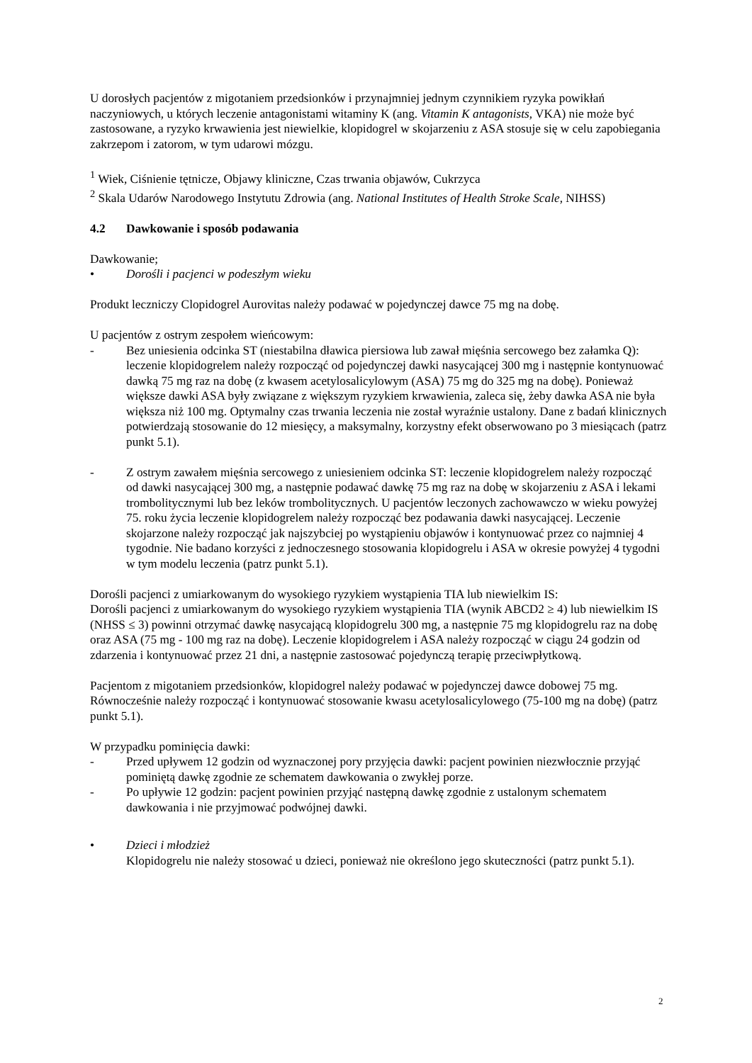U dorosłych pacjentów z migotaniem przedsionków i przynajmniej jednym czynnikiem ryzyka powikłań naczyniowych, u których leczenie antagonistami witaminy K (ang. Vitamin K antagonists, VKA) nie może być zastosowane, a ryzyko krwawienia jest niewielkie, klopidogrel w skojarzeniu z ASA stosuje się w celu zapobiegania zakrzepom i zatorom, w tym udarowi mózgu.
<sup>1</sup> Wiek, Ciśnienie tętnicze, Objawy kliniczne, Czas trwania objawów, Cukrzyca
<sup>2</sup> Skala Udarów Narodowego Instytutu Zdrowia (ang. National Institutes of Health Stroke Scale, NIHSS)
4.2 Dawkowanie i sposób podawania
Dawkowanie;
• Dorośli i pacjenci w podeszłym wieku
Produkt leczniczy Clopidogrel Aurovitas należy podawać w pojedynczej dawce 75 mg na dobę.
U pacjentów z ostrym zespołem wieńcowym:
- Bez uniesienia odcinka ST (niestabilna dławica piersiowa lub zawał mięśnia sercowego bez załamka Q): leczenie klopidogrelem należy rozpocząć od pojedynczej dawki nasycającej 300 mg i następnie kontynuować dawką 75 mg raz na dobę (z kwasem acetylosalicylowym (ASA) 75 mg do 325 mg na dobę). Ponieważ większe dawki ASA były związane z większym ryzykiem krwawienia, zaleca się, żeby dawka ASA nie była większa niż 100 mg. Optymalny czas trwania leczenia nie został wyraźnie ustalony. Dane z badań klinicznych potwierdzają stosowanie do 12 miesięcy, a maksymalny, korzystny efekt obserwowano po 3 miesiącach (patrz punkt 5.1).
- Z ostrym zawałem mięśnia sercowego z uniesieniem odcinka ST: leczenie klopidogrelem należy rozpocząć od dawki nasycającej 300 mg, a następnie podawać dawkę 75 mg raz na dobę w skojarzeniu z ASA i lekami trombolitycznymi lub bez leków trombolitycznych. U pacjentów leczonych zachowawczo w wieku powyżej 75. roku życia leczenie klopidogrelem należy rozpocząć bez podawania dawki nasycającej. Leczenie skojarzone należy rozpocząć jak najszybciej po wystąpieniu objawów i kontynuować przez co najmniej 4 tygodnie. Nie badano korzyści z jednoczesnego stosowania klopidogrelu i ASA w okresie powyżej 4 tygodni w tym modelu leczenia (patrz punkt 5.1).
Dorośli pacjenci z umiarkowanym do wysokiego ryzykiem wystąpienia TIA lub niewielkim IS:
Dorośli pacjenci z umiarkowanym do wysokiego ryzykiem wystąpienia TIA (wynik ABCD2 ≥ 4) lub niewielkim IS (NHSS ≤ 3) powinni otrzymać dawkę nasycającą klopidogrelu 300 mg, a następnie 75 mg klopidogrelu raz na dobę oraz ASA (75 mg - 100 mg raz na dobę). Leczenie klopidogrelem i ASA należy rozpocząć w ciągu 24 godzin od zdarzenia i kontynuować przez 21 dni, a następnie zastosować pojedynczą terapię przeciwpłytkową.
Pacjentom z migotaniem przedsionków, klopidogrel należy podawać w pojedynczej dawce dobowej 75 mg. Równocześnie należy rozpocząć i kontynuować stosowanie kwasu acetylosalicylowego (75-100 mg na dobę) (patrz punkt 5.1).
W przypadku pominięcia dawki:
- Przed upływem 12 godzin od wyznaczonej pory przyjęcia dawki: pacjent powinien niezwłocznie przyjąć pominiętą dawkę zgodnie ze schematem dawkowania o zwykłej porze.
- Po upływie 12 godzin: pacjent powinien przyjąć następną dawkę zgodnie z ustalonym schematem dawkowania i nie przyjmować podwójnej dawki.
• Dzieci i młodzież
Klopidogrelu nie należy stosować u dzieci, ponieważ nie określono jego skuteczności (patrz punkt 5.1).
2